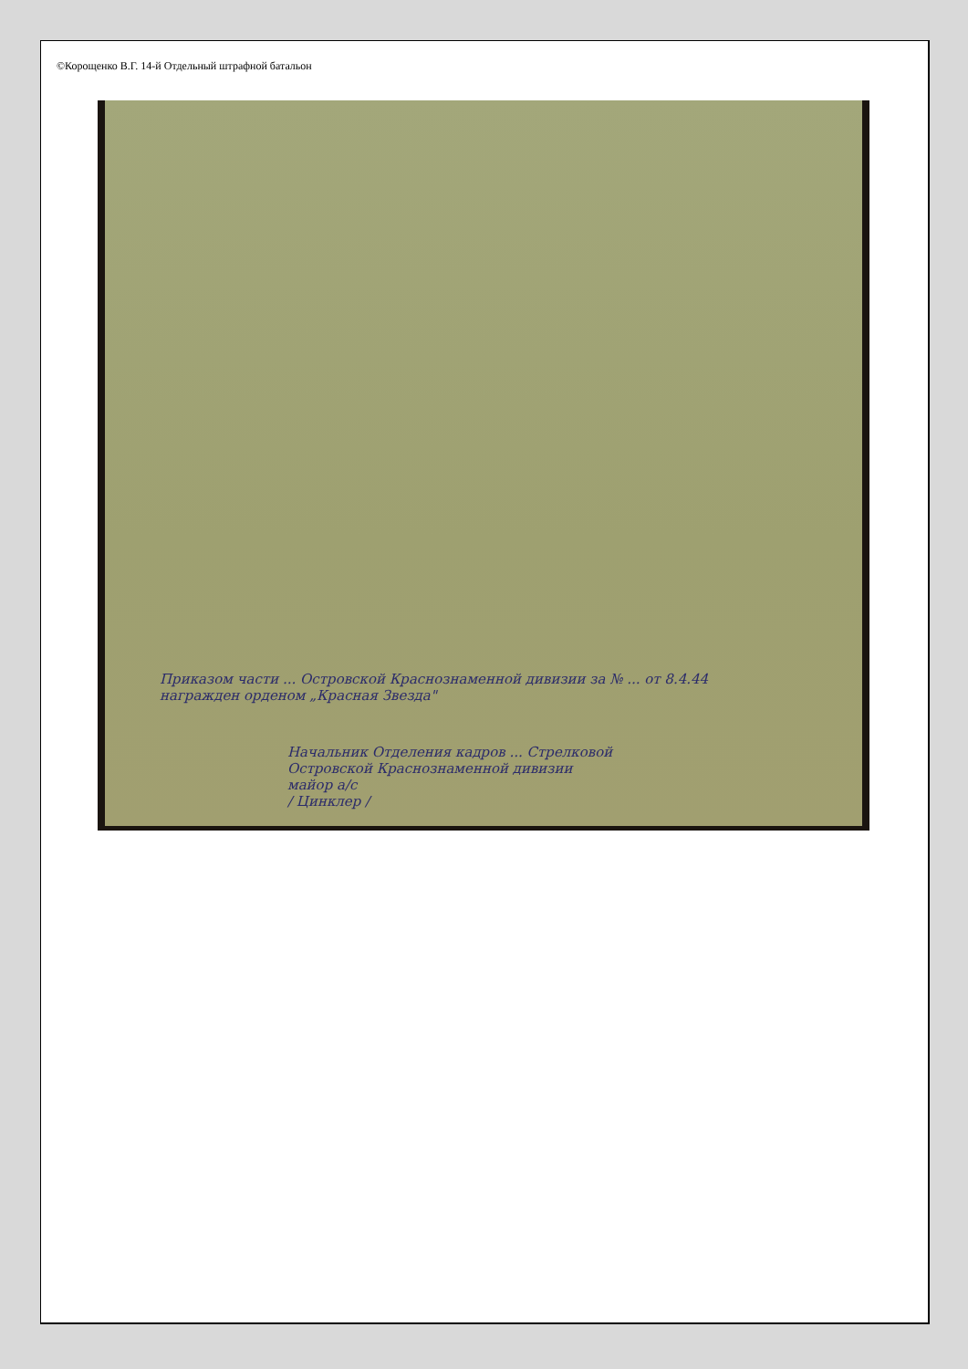©Корощенко В.Г. 14-й Отдельный штрафной батальон
Приказом части ... Островской Краснознаменной дивизии за № ... от 8.4.44 награжден орденом „Красная Звезда"
Начальник Отделения кадров ... Стрелковой Островской Краснознаменной дивизии
майор а/с
/ Цинклер /